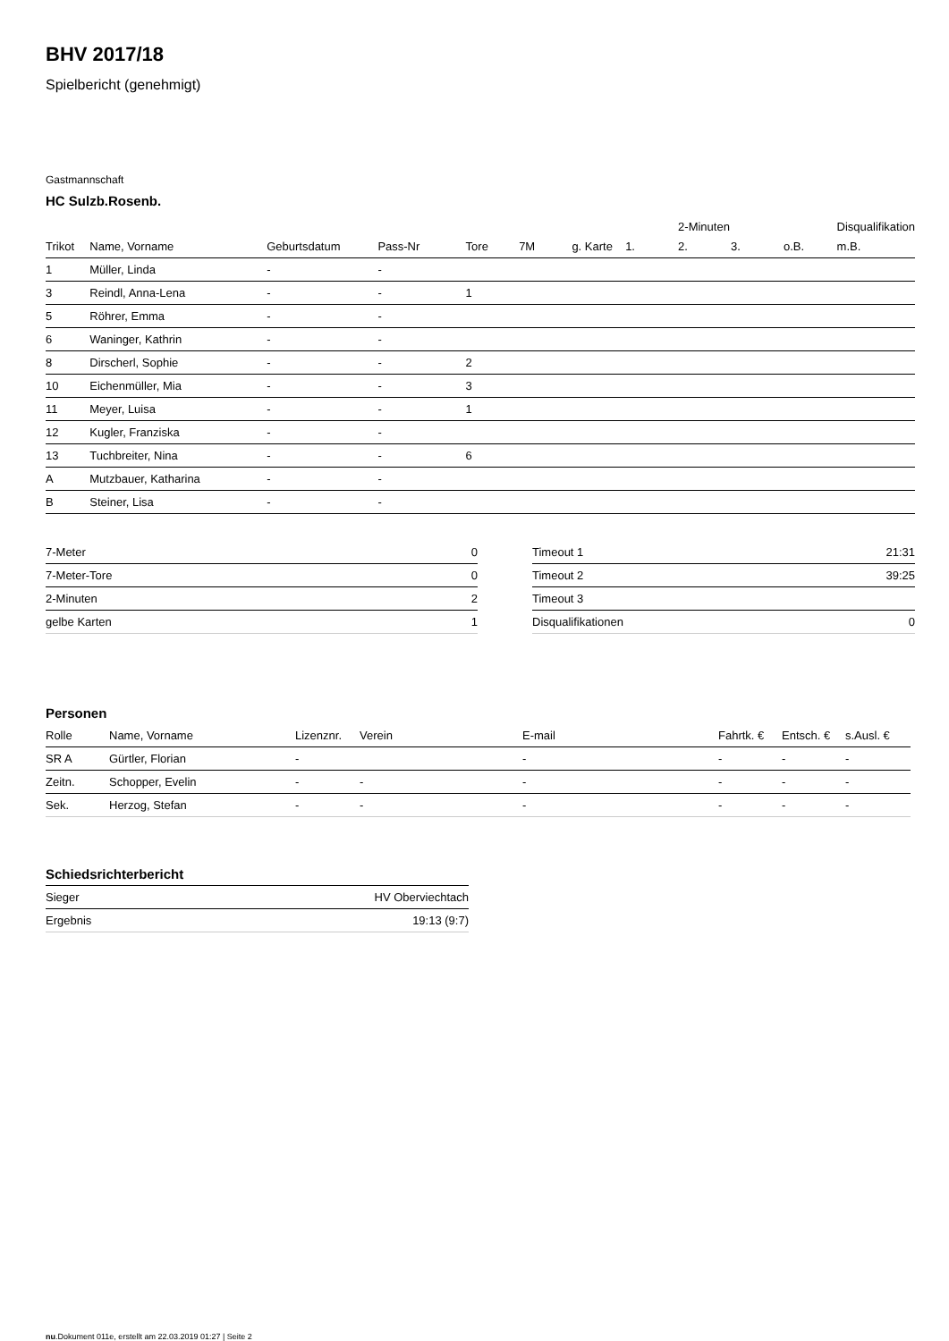BHV 2017/18
Spielbericht (genehmigt)
Gastmannschaft
HC Sulzb.Rosenb.
| | | | | | | | | 2-Minuten | | | Disqualifikation | |
| --- | --- | --- | --- | --- | --- | --- | --- | --- | --- | --- | --- | --- |
| Trikot | Name, Vorname | Geburtsdatum | Pass-Nr | Tore | 7M | g. Karte | 1. | 2. | 3. | o.B. | m.B. | |
| 1 | Müller, Linda | - | - | | | | | | | | | |
| 3 | Reindl, Anna-Lena | - | - | 1 | | | | | | | | |
| 5 | Röhrer, Emma | - | - | | | | | | | | | |
| 6 | Waninger, Kathrin | - | - | | | | | | | | | |
| 8 | Dirscherl, Sophie | - | - | 2 | | | | | | | | |
| 10 | Eichenmüller, Mia | - | - | 3 | | | | | | | | |
| 11 | Meyer, Luisa | - | - | 1 | | | | | | | | |
| 12 | Kugler, Franziska | - | - | | | | | | | | | |
| 13 | Tuchbreiter, Nina | - | - | 6 | | | | | | | | |
| A | Mutzbauer, Katharina | - | - | | | | | | | | | |
| B | Steiner, Lisa | - | - | | | | | | | | | |
| 7-Meter | 0 |
| 7-Meter-Tore | 0 |
| 2-Minuten | 2 |
| gelbe Karten | 1 |
| Timeout 1 | 21:31 |
| Timeout 2 | 39:25 |
| Timeout 3 | |
| Disqualifikationen | 0 |
Personen
| Rolle | Name, Vorname | Lizenznr. | Verein | E-mail | Fahrtk. € | Entsch. € | s.Ausl. € |
| --- | --- | --- | --- | --- | --- | --- | --- |
| SR A | Gürtler, Florian | - | | - | - | - | - |
| Zeitn. | Schopper, Evelin | - | - | - | - | - | - |
| Sek. | Herzog, Stefan | - | - | - | - | - | - |
Schiedsrichterbericht
| Sieger | HV Oberviechtach |
| Ergebnis | 19:13 (9:7) |
nu.Dokument 011e, erstellt am 22.03.2019 01:27 | Seite 2